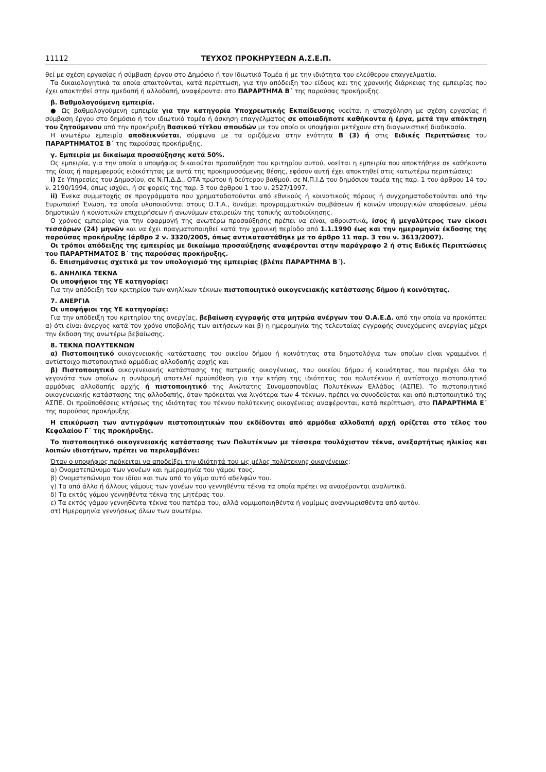11112 ΤΕΥΧΟΣ ΠΡΟΚΗΡΥΞΕΩΝ Α.Σ.Ε.Π.
θεί με σχέση εργασίας ή σύμβαση έργου στο Δημόσιο ή τον Ιδιωτικό Τομέα ή με την ιδιότητα του ελεύθερου επαγγελματία.
Τα δικαιολογητικά τα οποία απαιτούνται, κατά περίπτωση, για την απόδειξη του είδους και της χρονικής διάρκειας της εμπειρίας που έχει αποκτηθεί στην ημεδαπή ή αλλοδαπή, αναφέρονται στο ΠΑΡΑΡΤΗΜΑ Β΄ της παρούσας προκήρυξης.
β. Βαθμολογούμενη εμπειρία.
● Ως βαθμολογούμενη εμπειρία για την κατηγορία Υποχρεωτικής Εκπαίδευσης νοείται η απασχόληση με σχέση εργασίας ή σύμβαση έργου στο δημόσιο ή τον ιδιωτικό τομέα ή άσκηση επαγγέλματος σε οποιαδήποτε καθήκοντα ή έργα, μετά την απόκτηση του ζητούμενου από την προκήρυξη Βασικού τίτλου σπουδών με τον οποίο οι υποψήφιοι μετέχουν στη διαγωνιστική διαδικασία.
Η ανωτέρω εμπειρία αποδεικνύεται, σύμφωνα με τα οριζόμενα στην ενότητα Β (3) ή στις Ειδικές Περιπτώσεις του ΠΑΡΑΡΤΗΜΑΤΟΣ Β΄ της παρούσας προκήρυξης.
γ. Εμπειρία με δικαίωμα προσαύξησης κατά 50%.
Ως εμπειρία, για την οποία ο υποψήφιος δικαιούται προσαύξηση του κριτηρίου αυτού, νοείται η εμπειρία που αποκτήθηκε σε καθήκοντα της ίδιας ή παρεμφερούς ειδικότητας με αυτά της προκηρυσσόμενης θέσης, εφόσον αυτή έχει αποκτηθεί στις κατωτέρω περιπτώσεις:
i) Σε Υπηρεσίες του Δημοσίου, σε Ν.Π.Δ.Δ., ΟΤΑ πρώτου ή δεύτερου βαθμού, σε Ν.Π.Ι.Δ του δημόσιου τομέα της παρ. 1 του άρθρου 14 του ν. 2190/1994, όπως ισχύει, ή σε φορείς της παρ. 3 του άρθρου 1 του ν. 2527/1997.
ii) Ένεκα συμμετοχής σε προγράμματα που χρηματοδοτούνται από εθνικούς ή κοινοτικούς πόρους ή συγχρηματοδοτούνται από την Ευρωπαϊκή Ένωση, τα οποία υλοποιούνται στους Ο.Τ.Α., δυνάμει προγραμματικών συμβάσεων ή κοινών υπουργικών αποφάσεων, μέσω δημοτικών ή κοινοτικών επιχειρήσεων ή ανωνύμων εταιρειών της τοπικής αυτοδιοίκησης.
Ο χρόνος εμπειρίας για την εφαρμογή της ανωτέρω προσαύξησης πρέπει να είναι, αθροιστικά, ίσος ή μεγαλύτερος των είκοσι τεσσάρων (24) μηνών και να έχει πραγματοποιηθεί κατά την χρονική περίοδο από 1.1.1990 έως και την ημερομηνία έκδοσης της παρούσας προκήρυξης (άρθρο 2 ν. 3320/2005, όπως αντικαταστάθηκε με το άρθρο 11 παρ. 3 του ν. 3613/2007).
Οι τρόποι απόδειξης της εμπειρίας με δικαίωμα προσαύξησης αναφέρονται στην παράγραφο 2 ή στις Ειδικές Περιπτώσεις του ΠΑΡΑΡΤΗΜΑΤΟΣ Β΄ της παρούσας προκήρυξης.
δ. Επισημάνσεις σχετικά με τον υπολογισμό της εμπειρίας (βλέπε ΠΑΡΑΡΤΗΜΑ Β΄).
6. ΑΝΗΛΙΚΑ ΤΕΚΝΑ
Οι υποψήφιοι της ΥΕ κατηγορίας:
Για την απόδειξη του κριτηρίου των ανηλίκων τέκνων πιστοποιητικό οικογενειακής κατάστασης δήμου ή κοινότητας.
7. ΑΝΕΡΓΙΑ
Οι υποψήφιοι της ΥΕ κατηγορίας:
Για την απόδειξη του κριτηρίου της ανεργίας, βεβαίωση εγγραφής στα μητρώα ανέργων του Ο.Α.Ε.Δ. από την οποία να προκύπτει: α) ότι είναι άνεργος κατά τον χρόνο υποβολής των αιτήσεων και β) η ημερομηνία της τελευταίας εγγραφής συνεχόμενης ανεργίας μέχρι την έκδοση της ανωτέρω βεβαίωσης.
8. ΤΕΚΝΑ ΠΟΛΥΤΕΚΝΩΝ
α) Πιστοποιητικό οικογενειακής κατάστασης του οικείου δήμου ή κοινότητας στα δημοτολόγια των οποίων είναι γραμμένοι ή αντίστοιχο πιστοποιητικό αρμόδιας αλλοδαπής αρχής και
β) Πιστοποιητικό οικογενειακής κατάστασης της πατρικής οικογένειας, του οικείου δήμου ή κοινότητας, που περιέχει όλα τα γεγονότα των οποίων η συνδρομή αποτελεί προϋπόθεση για την κτήση της ιδιότητας του πολυτέκνου ή αντίστοιχο πιστοποιητικό αρμόδιας αλλοδαπής αρχής ή πιστοποιητικό της Ανώτατης Συνομοσπονδίας Πολυτέκνων Ελλάδος (ΑΣΠΕ). Το πιστοποιητικό οικογενειακής κατάστασης της αλλοδαπής, όταν πρόκειται για λιγότερα των 4 τέκνων, πρέπει να συνοδεύεται και από πιστοποιητικό της ΑΣΠΕ. Οι προϋποθέσεις κτήσεως της ιδιότητας του τέκνου πολύτεκνης οικογένειας αναφέρονται, κατά περίπτωση, στο ΠΑΡΑΡΤΗΜΑ Ε΄ της παρούσας προκήρυξης.
Η επικύρωση των αντιγράφων πιστοποιητικών που εκδίδονται από αρμόδια αλλοδαπή αρχή ορίζεται στο τέλος του Κεφαλαίου Γ΄ της προκήρυξης.
Το πιστοποιητικό οικογενειακής κατάστασης των Πολυτέκνων με τέσσερα τουλάχιστον τέκνα, ανεξαρτήτως ηλικίας και λοιπών ιδιοτήτων, πρέπει να περιλαμβάνει:
Όταν ο υποψήφιος πρόκειται να αποδείξει την ιδιότητά του ως μέλος πολύτεκνης οικογένειας:
α) Ονοματεπώνυμο των γονέων και ημερομηνία του γάμου τους.
β) Ονοματεπώνυμο του ιδίου και των από το γάμο αυτό αδελφών του.
γ) Τα από άλλο ή άλλους γάμους των γονέων του γεννηθέντα τέκνα τα οποία πρέπει να αναφέρονται αναλυτικά.
δ) Τα εκτός γάμου γεννηθέντα τέκνα της μητέρας του.
ε) Τα εκτός γάμου γεννηθέντα τέκνα του πατέρα του, αλλά νομιμοποιηθέντα ή νομίμως αναγνωρισθέντα από αυτόν.
στ) Ημερομηνία γεννήσεως όλων των ανωτέρω.